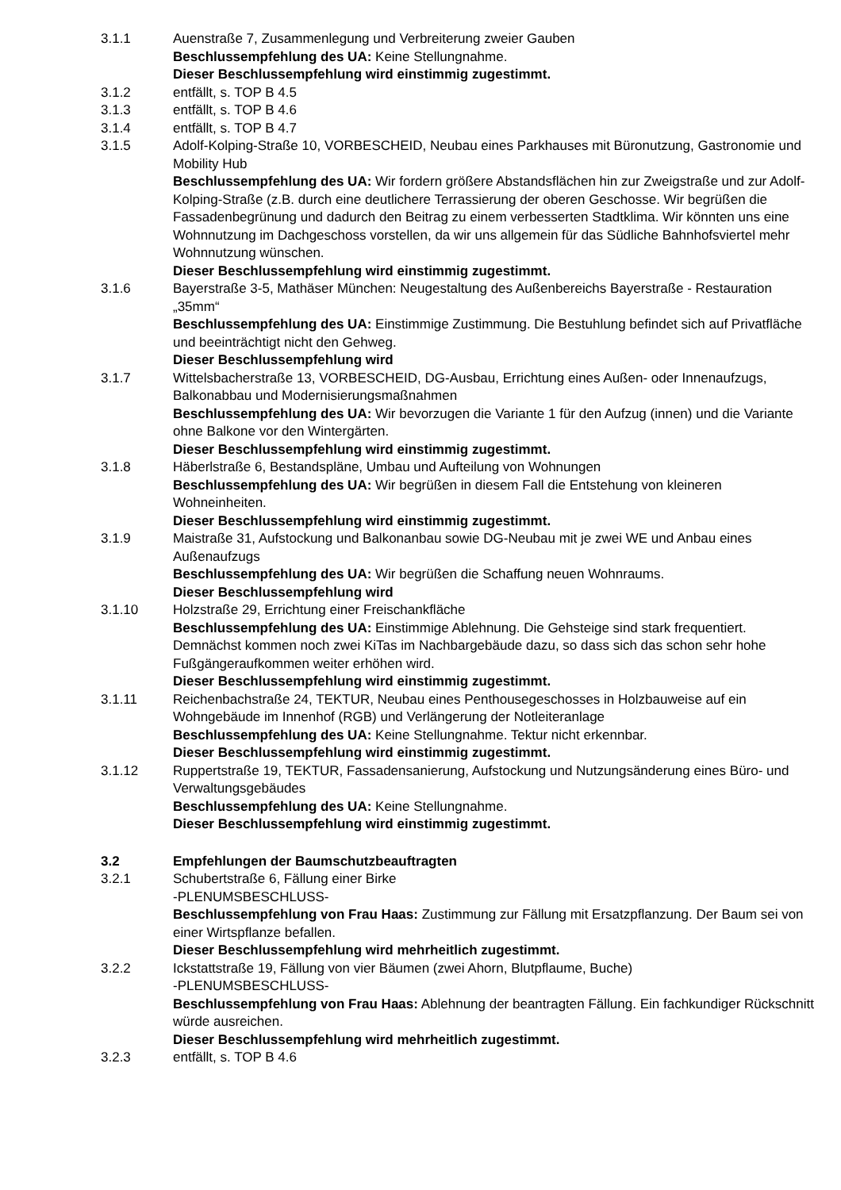3.1.1 Auenstraße 7, Zusammenlegung und Verbreiterung zweier Gauben
Beschlussempfehlung des UA: Keine Stellungnahme.
Dieser Beschlussempfehlung wird einstimmig zugestimmt.
3.1.2 entfällt, s. TOP B 4.5
3.1.3 entfällt, s. TOP B 4.6
3.1.4 entfällt, s. TOP B 4.7
3.1.5 Adolf-Kolping-Straße 10, VORBESCHEID, Neubau eines Parkhauses mit Büronutzung, Gastronomie und Mobility Hub
Beschlussempfehlung des UA: Wir fordern größere Abstandsflächen hin zur Zweigstraße und zur Adolf-Kolping-Straße (z.B. durch eine deutlichere Terrassierung der oberen Geschosse. Wir begrüßen die Fassadenbegrünung und dadurch den Beitrag zu einem verbesserten Stadtklima. Wir könnten uns eine Wohnnutzung im Dachgeschoss vorstellen, da wir uns allgemein für das Südliche Bahnhofsviertel mehr Wohnnutzung wünschen.
Dieser Beschlussempfehlung wird einstimmig zugestimmt.
3.1.6 Bayerstraße 3-5, Mathäser München: Neugestaltung des Außenbereichs Bayerstraße - Restauration „35mm“
Beschlussempfehlung des UA: Einstimmige Zustimmung. Die Bestuhlung befindet sich auf Privatfläche und beeinträchtigt nicht den Gehweg.
Dieser Beschlussempfehlung wird
3.1.7 Wittelsbacherstraße 13, VORBESCHEID, DG-Ausbau, Errichtung eines Außen- oder Innenaufzugs, Balkonabbau und Modernisierungsmaßnahmen
Beschlussempfehlung des UA: Wir bevorzugen die Variante 1 für den Aufzug (innen) und die Variante ohne Balkone vor den Wintergärten.
Dieser Beschlussempfehlung wird einstimmig zugestimmt.
3.1.8 Häberlstraße 6, Bestandspläne, Umbau und Aufteilung von Wohnungen
Beschlussempfehlung des UA: Wir begrüßen in diesem Fall die Entstehung von kleineren Wohneinheiten.
Dieser Beschlussempfehlung wird einstimmig zugestimmt.
3.1.9 Maistraße 31, Aufstockung und Balkonanbau sowie DG-Neubau mit je zwei WE und Anbau eines Außenaufzugs
Beschlussempfehlung des UA: Wir begrüßen die Schaffung neuen Wohnraums.
Dieser Beschlussempfehlung wird
3.1.10 Holzstraße 29, Errichtung einer Freischankfläche
Beschlussempfehlung des UA: Einstimmige Ablehnung. Die Gehsteige sind stark frequentiert. Demnächst kommen noch zwei KiTas im Nachbargebäude dazu, so dass sich das schon sehr hohe Fußgängeraufkommen weiter erhöhen wird.
Dieser Beschlussempfehlung wird einstimmig zugestimmt.
3.1.11 Reichenbachstraße 24, TEKTUR, Neubau eines Penthousegeschosses in Holzbauweise auf ein Wohngebäude im Innenhof (RGB) und Verlängerung der Notleiteranlage
Beschlussempfehlung des UA: Keine Stellungnahme. Tektur nicht erkennbar.
Dieser Beschlussempfehlung wird einstimmig zugestimmt.
3.1.12 Ruppertstraße 19, TEKTUR, Fassadensanierung, Aufstockung und Nutzungsänderung eines Büro- und Verwaltungsgebäudes
Beschlussempfehlung des UA: Keine Stellungnahme.
Dieser Beschlussempfehlung wird einstimmig zugestimmt.
3.2 Empfehlungen der Baumschutzbeauftragten
3.2.1 Schubertstraße 6, Fällung einer Birke
-PLENUMSBESCHLUSS-
Beschlussempfehlung von Frau Haas: Zustimmung zur Fällung mit Ersatzpflanzung. Der Baum sei von einer Wirtspflanze befallen.
Dieser Beschlussempfehlung wird mehrheitlich zugestimmt.
3.2.2 Ickstattstraße 19, Fällung von vier Bäumen (zwei Ahorn, Blutpflaume, Buche)
-PLENUMSBESCHLUSS-
Beschlussempfehlung von Frau Haas: Ablehnung der beantragten Fällung. Ein fachkundiger Rückschnitt würde ausreichen.
Dieser Beschlussempfehlung wird mehrheitlich zugestimmt.
3.2.3 entfällt, s. TOP B 4.6